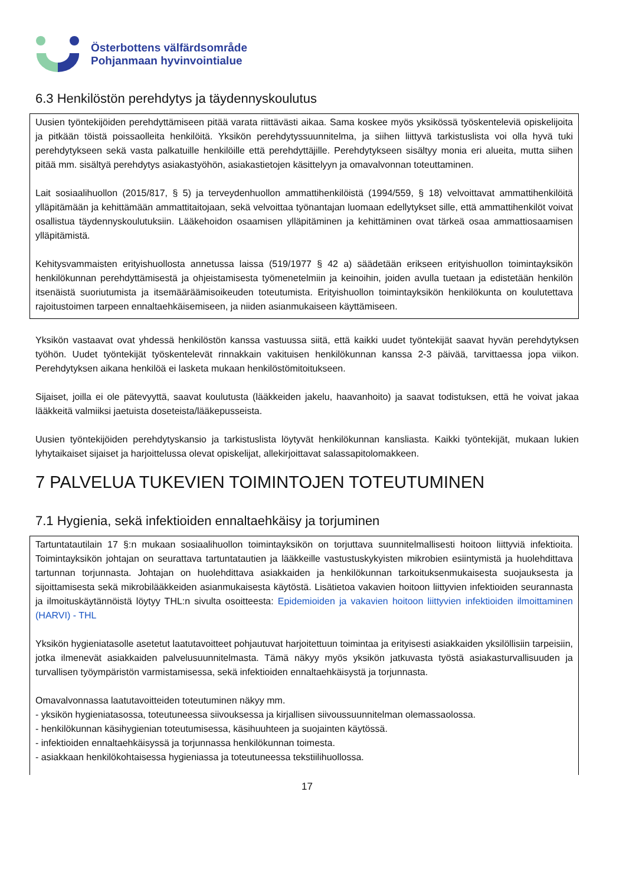Österbottens välfärdsområde
Pohjanmaan hyvinvointialue
6.3 Henkilöstön perehdytys ja täydennyskoulutus
Uusien työntekijöiden perehdyttämiseen pitää varata riittävästi aikaa. Sama koskee myös yksikössä työskenteleviä opiskelijoita ja pitkään töistä poissaolleita henkilöitä. Yksikön perehdytyssuunnitelma, ja siihen liittyvä tarkistuslista voi olla hyvä tuki perehdytykseen sekä vasta palkatuille henkilöille että perehdyttäjille. Perehdytykseen sisältyy monia eri alueita, mutta siihen pitää mm. sisältyä perehdytys asiakastyöhön, asiakastietojen käsittelyyn ja omavalvonnan toteuttaminen.
Lait sosiaalihuollon (2015/817, § 5) ja terveydenhuollon ammattihenkilöistä (1994/559, § 18) velvoittavat ammattihenkilöitä ylläpitämään ja kehittämään ammattitaitojaan, sekä velvoittaa työnantajan luomaan edellytykset sille, että ammattihenkilöt voivat osallistua täydennyskoulutuksiin. Lääkehoidon osaamisen ylläpitäminen ja kehittäminen ovat tärkeä osaa ammattiosaamisen ylläpitämistä.
Kehitysvammaisten erityishuollosta annetussa laissa (519/1977 § 42 a) säädetään erikseen erityishuollon toimintayksikön henkilökunnan perehdyttämisestä ja ohjeistamisesta työmenetelmiin ja keinoihin, joiden avulla tuetaan ja edistetään henkilön itsenäistä suoriutumista ja itsemääräämisoikeuden toteutumista. Erityishuollon toimintayksikön henkilökunta on koulutettava rajoitustoimen tarpeen ennaltaehkäisemiseen, ja niiden asianmukaiseen käyttämiseen.
Yksikön vastaavat ovat yhdessä henkilöstön kanssa vastuussa siitä, että kaikki uudet työntekijät saavat hyvän perehdytyksen työhön. Uudet työntekijät työskentelevät rinnakkain vakituisen henkilökunnan kanssa 2-3 päivää, tarvittaessa jopa viikon. Perehdytyksen aikana henkilöä ei lasketa mukaan henkilöstömitoitukseen.
Sijaiset, joilla ei ole pätevyyttä, saavat koulutusta (lääkkeiden jakelu, haavanhoito) ja saavat todistuksen, että he voivat jakaa lääkkeitä valmiiksi jaetuista doseteista/lääkepusseista.
Uusien työntekijöiden perehdytyskansio ja tarkistuslista löytyvät henkilökunnan kansliasta. Kaikki työntekijät, mukaan lukien lyhytaikaiset sijaiset ja harjoittelussa olevat opiskelijat, allekirjoittavat salassapitolomakkeen.
7 PALVELUA TUKEVIEN TOIMINTOJEN TOTEUTUMINEN
7.1 Hygienia, sekä infektioiden ennaltaehkäisy ja torjuminen
Tartuntatautilain 17 §:n mukaan sosiaalihuollon toimintayksikön on torjuttava suunnitelmallisesti hoitoon liittyviä infektioita. Toimintayksikön johtajan on seurattava tartuntatautien ja lääkkeille vastustuskykyisten mikrobien esiintymistä ja huolehdittava tartunnan torjunnasta. Johtajan on huolehdittava asiakkaiden ja henkilökunnan tarkoituksenmukaisesta suojauksesta ja sijoittamisesta sekä mikrobilääkkeiden asianmukaisesta käytöstä. Lisätietoa vakavien hoitoon liittyvien infektioiden seurannasta ja ilmoituskäytännöistä löytyy THL:n sivulta osoitteesta: Epidemioiden ja vakavien hoitoon liittyvien infektioiden ilmoittaminen (HARVI) - THL
Yksikön hygieniatasolle asetetut laatutavoitteet pohjautuvat harjoitettuun toimintaa ja erityisesti asiakkaiden yksilöllisiin tarpeisiin, jotka ilmenevät asiakkaiden palvelusuunnitelmasta. Tämä näkyy myös yksikön jatkuvasta työstä asiakasturvallisuuden ja turvallisen työympäristön varmistamisessa, sekä infektioiden ennaltaehkäisystä ja torjunnasta.
Omavalvonnassa laatutavoitteiden toteutuminen näkyy mm.
- yksikön hygieniatasossa, toteutuneessa siivouksessa ja kirjallisen siivoussuunnitelman olemassaolossa.
- henkilökunnan käsihygienian toteutumisessa, käsihuuhteen ja suojainten käytössä.
- infektioiden ennaltaehkäisyssä ja torjunnassa henkilökunnan toimesta.
- asiakkaan henkilökohtaisessa hygieniassa ja toteutuneessa tekstiilihuollossa.
17